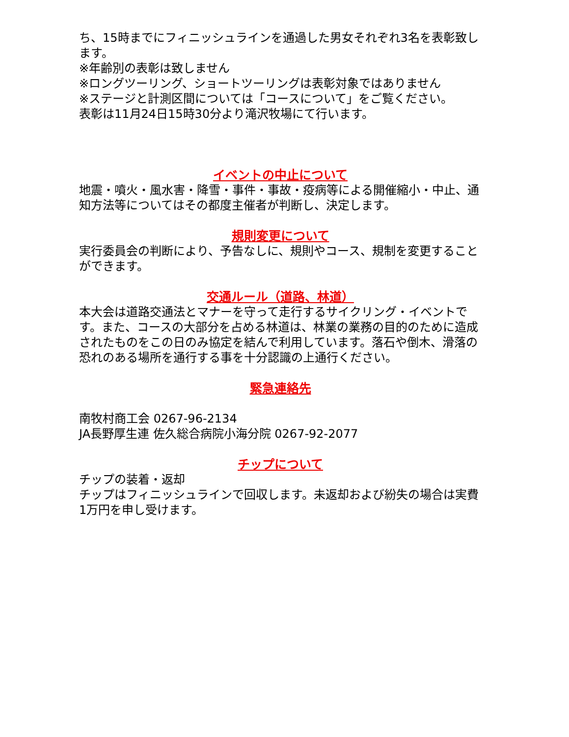ち、15時までにフィニッシュラインを通過した男女それぞれ3名を表彰致します。
※年齢別の表彰は致しません
※ロングツーリング、ショートツーリングは表彰対象ではありません
※ステージと計測区間については「コースについて」をご覧ください。
表彰は11月24日15時30分より滝沢牧場にて行います。
イベントの中止について
地震・噴火・風水害・降雪・事件・事故・疫病等による開催縮小・中止、通知方法等についてはその都度主催者が判断し、決定します。
規則変更について
実行委員会の判断により、予告なしに、規則やコース、規制を変更することができます。
交通ルール（道路、林道）
本大会は道路交通法とマナーを守って走行するサイクリング・イベントです。また、コースの大部分を占める林道は、林業の業務の目的のために造成されたものをこの日のみ協定を結んで利用しています。落石や倒木、滑落の恐れのある場所を通行する事を十分認識の上通行ください。
緊急連絡先
南牧村商工会 0267-96-2134
JA長野厚生連 佐久総合病院小海分院 0267-92-2077
チップについて
チップの装着・返却
チップはフィニッシュラインで回収します。未返却および紛失の場合は実費1万円を申し受けます。